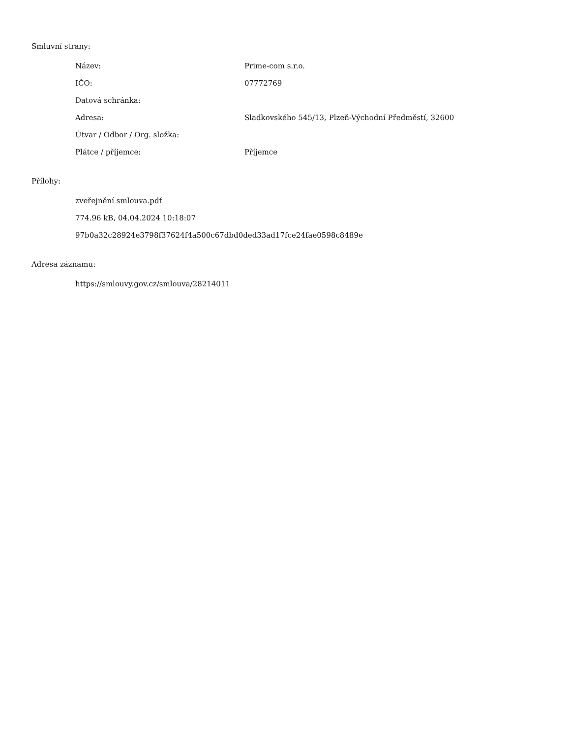Smluvní strany:
| Název: | Prime-com s.r.o. |
| IČO: | 07772769 |
| Datová schránka: | |
| Adresa: | Sladkovského 545/13, Plzeň-Východní Předměstí, 32600 |
| Útvar / Odbor / Org. složka: | |
| Plátce / příjemce: | Příjemce |
Přílohy:
zveřejnění smlouva.pdf
774.96 kB, 04.04.2024 10:18:07
97b0a32c28924e3798f37624f4a500c67dbd0ded33ad17fce24fae0598c8489e
Adresa záznamu:
https://smlouvy.gov.cz/smlouva/28214011